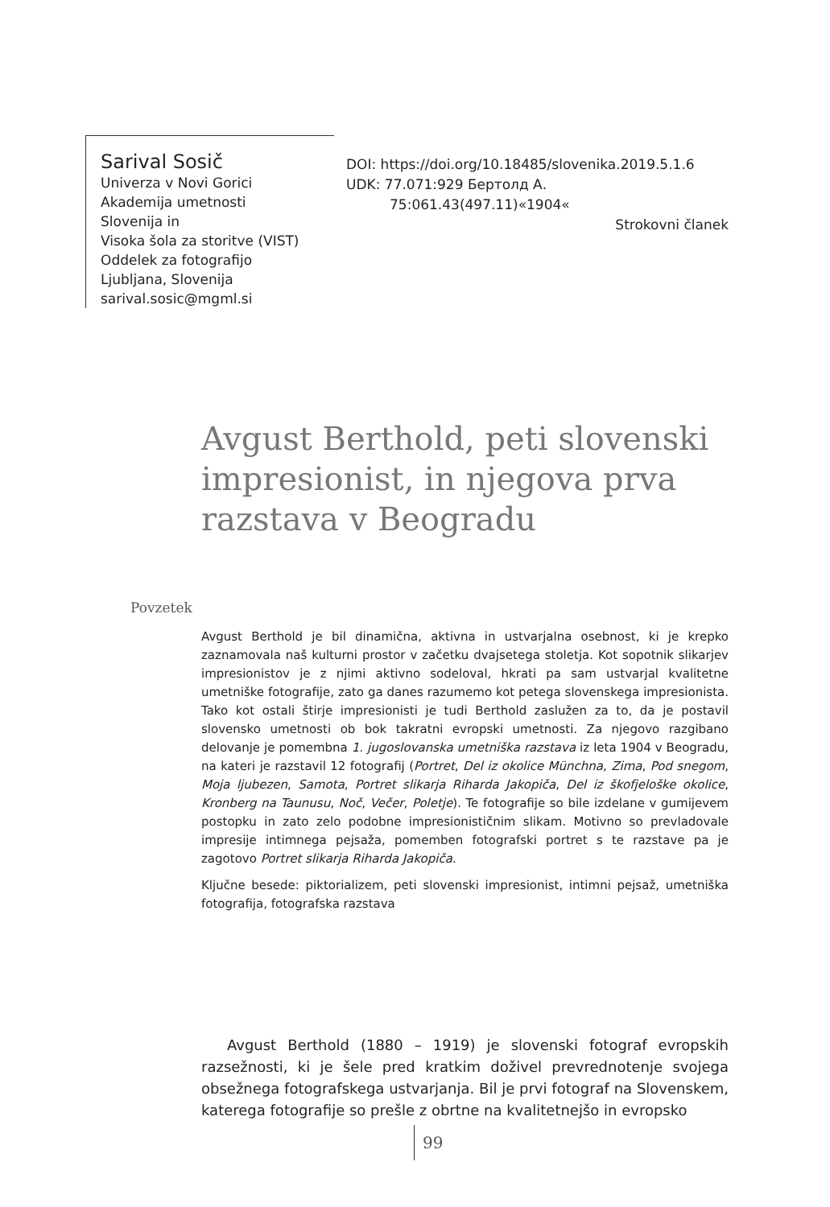Sarival Sosič
Univerza v Novi Gorici
Akademija umetnosti
Slovenija in
Visoka šola za storitve (VIST)
Oddelek za fotografijo
Ljubljana, Slovenija
sarival.sosic@mgml.si
DOI: https://doi.org/10.18485/slovenika.2019.5.1.6
UDK: 77.071:929 Бертолд А.
75:061.43(497.11)«1904«
Strokovni članek
Avgust Berthold, peti slovenski impresionist, in njegova prva razstava v Beogradu
Povzetek
Avgust Berthold je bil dinamična, aktivna in ustvarjalna osebnost, ki je krepko zaznamovala naš kulturni prostor v začetku dvajsetega stoletja. Kot sopotnik slikarjev impresionistov je z njimi aktivno sodeloval, hkrati pa sam ustvarjal kvalitetne umetniške fotografije, zato ga danes razumemo kot petega slovenskega impresionista. Tako kot ostali štirje impresionisti je tudi Berthold zaslužen za to, da je postavil slovensko umetnosti ob bok takratni evropski umetnosti. Za njegovo razgibano delovanje je pomembna 1. jugoslovanska umetniška razstava iz leta 1904 v Beogradu, na kateri je razstavil 12 fotografij (Portret, Del iz okolice Münchna, Zima, Pod snegom, Moja ljubezen, Samota, Portret slikarja Riharda Jakopiča, Del iz škofjeloške okolice, Kronberg na Taunusu, Noč, Večer, Poletje). Te fotografije so bile izdelane v gumijevem postopku in zato zelo podobne impresionističnim slikam. Motivno so prevladovale impresije intimnega pejsaža, pomemben fotografski portret s te razstave pa je zagotovo Portret slikarja Riharda Jakopiča.
Ključne besede: piktorializem, peti slovenski impresionist, intimni pejsaž, umetniška fotografija, fotografska razstava
Avgust Berthold (1880 – 1919) je slovenski fotograf evropskih razsežnosti, ki je šele pred kratkim doživel prevrednotenje svojega obsežnega fotografskega ustvarjanja. Bil je prvi fotograf na Slovenskem, katerega fotografije so prešle z obrtne na kvalitetnejšo in evropsko
99